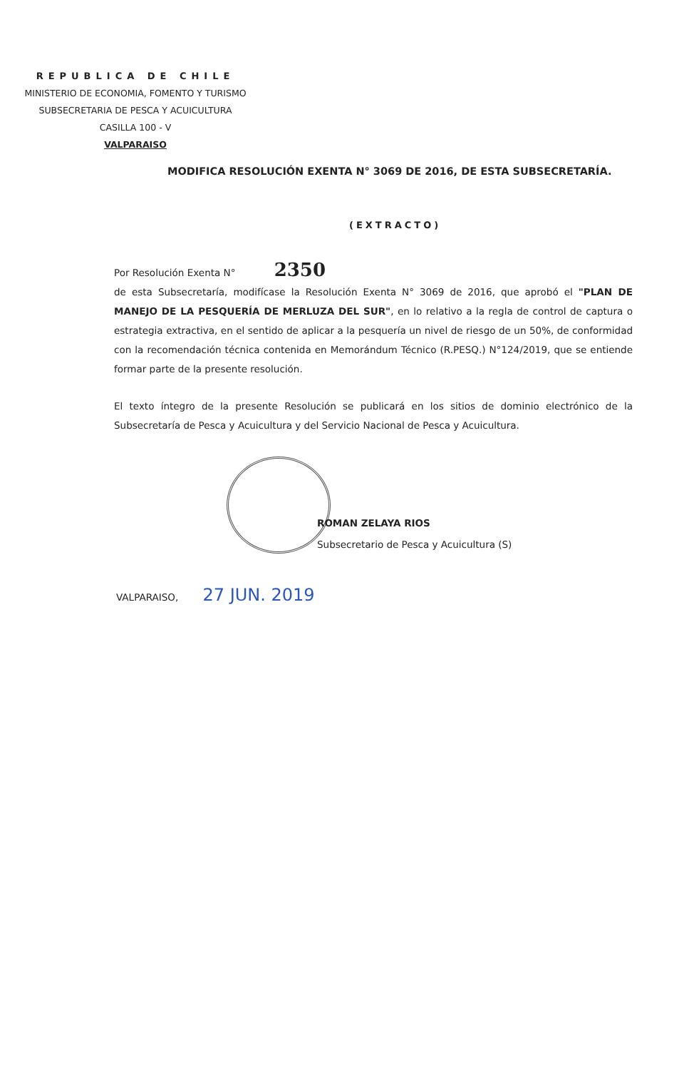REPUBLICA DE CHILE
MINISTERIO DE ECONOMIA, FOMENTO Y TURISMO
SUBSECRETARIA DE PESCA Y ACUICULTURA
CASILLA 100 - V
VALPARAISO
MODIFICA RESOLUCIÓN EXENTA N° 3069 DE 2016, DE ESTA SUBSECRETARÍA.
(EXTRACTO)
Por Resolución Exenta N° 2350
de esta Subsecretaría, modifícase la Resolución Exenta N° 3069 de 2016, que aprobó el "PLAN DE MANEJO DE LA PESQUERÍA DE MERLUZA DEL SUR", en lo relativo a la regla de control de captura o estrategia extractiva, en el sentido de aplicar a la pesquería un nivel de riesgo de un 50%, de conformidad con la recomendación técnica contenida en Memorándum Técnico (R.PESQ.) N°124/2019, que se entiende formar parte de la presente resolución.
El texto íntegro de la presente Resolución se publicará en los sitios de dominio electrónico de la Subsecretaría de Pesca y Acuicultura y del Servicio Nacional de Pesca y Acuicultura.
ROMAN ZELAYA RIOS
Subsecretario de Pesca y Acuicultura (S)
VALPARAISO, 27 JUN. 2019